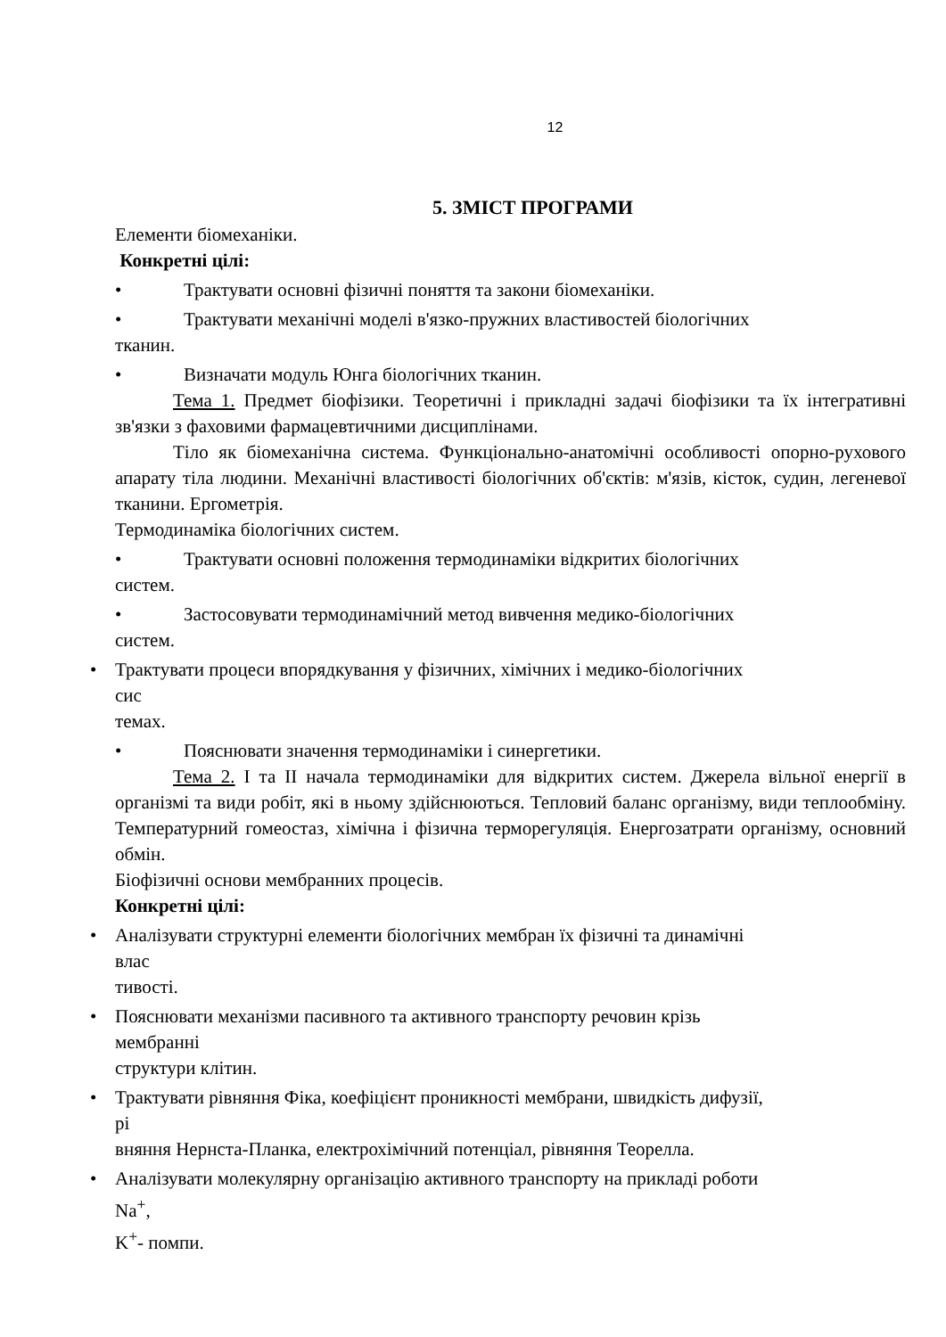12
5. ЗМІСТ ПРОГРАМИ
Елементи біомеханіки.
Конкретні цілі:
• Трактувати основні фізичні поняття та закони біомеханіки.
• Трактувати механічні моделі в'язко-пружних властивостей біологічних
тканин.
• Визначати модуль Юнга біологічних тканин.
Тема 1. Предмет біофізики. Теоретичні і прикладні задачі біофізики та їх інтегративні зв'язки з фаховими фармацевтичними дисциплінами.
Тіло як біомеханічна система. Функціонально-анатомічні особливості опорно-рухового апарату тіла людини. Механічні властивості біологічних об'єктів: м'язів, кісток, судин, легеневої тканини. Ергометрія.
Термодинаміка біологічних систем.
• Трактувати основні положення термодинаміки відкритих біологічних
систем.
• Застосовувати термодинамічний метод вивчення медико-біологічних
систем.
• Трактувати процеси впорядкування у фізичних, хімічних і медико-біологічних
сис
темах.
• Пояснювати значення термодинаміки і синергетики.
Тема 2. I та II начала термодинаміки для відкритих систем. Джерела вільної енергії в організмі та види робіт, які в ньому здійснюються. Тепловий баланс організму, види теплообміну. Температурний гомеостаз, хімічна і фізична терморегуляція. Енергозатрати організму, основний обмін.
Біофізичні основи мембранних процесів.
Конкретні цілі:
• Аналізувати структурні елементи біологічних мембран їх фізичні та динамічні
влас
тивості.
• Пояснювати механізми пасивного та активного транспорту речовин крізь
мембранні
структури клітин.
• Трактувати рівняння Фіка, коефіцієнт проникності мембрани, швидкість дифузії,
рі
вняння Нернста-Планка, електрохімічний потенціал, рівняння Теорелла.
• Аналізувати молекулярну організацію активного транспорту на прикладі роботи
Na<sup>+</sup>,
K<sup>+</sup>- помпи.